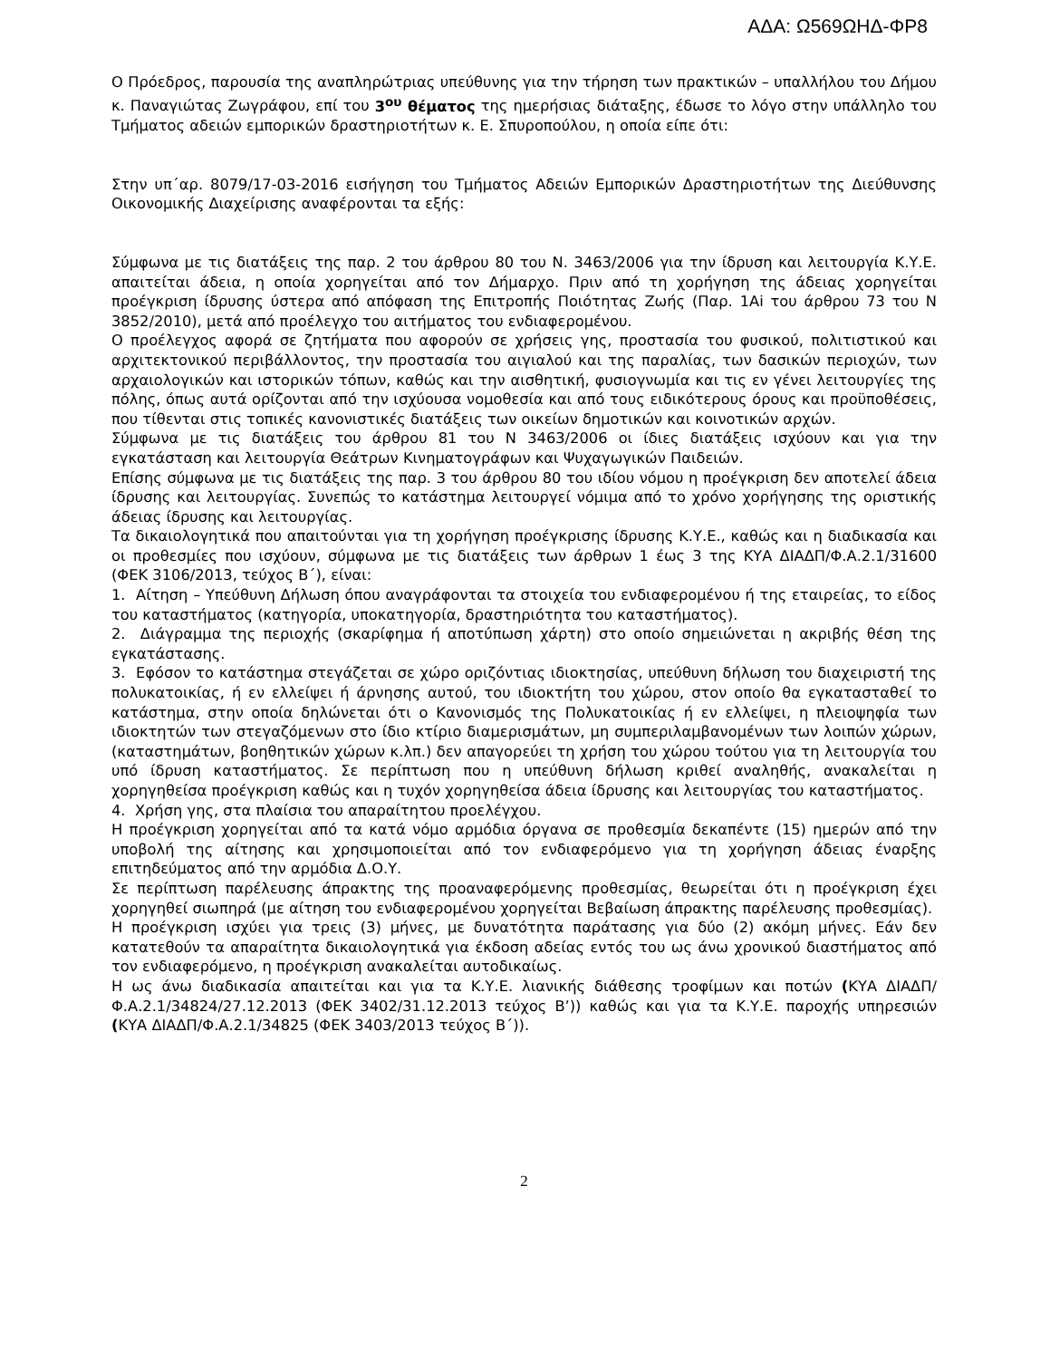ΑΔΑ: Ω569ΩΗΔ-ΦΡ8
Ο Πρόεδρος, παρουσία της αναπληρώτριας υπεύθυνης για την τήρηση των πρακτικών – υπαλλήλου του Δήμου κ. Παναγιώτας Ζωγράφου, επί του 3<sup>ου</sup> θέματος της ημερήσιας διάταξης, έδωσε το λόγο στην υπάλληλο του Τμήματος αδειών εμπορικών δραστηριοτήτων κ. Ε. Σπυροπούλου, η οποία είπε ότι:
Στην υπ΄αρ. 8079/17-03-2016 εισήγηση του Τμήματος Αδειών Εμπορικών Δραστηριοτήτων της Διεύθυνσης Οικονομικής Διαχείρισης αναφέρονται τα εξής:
Σύμφωνα με τις διατάξεις της παρ. 2 του άρθρου 80 του Ν. 3463/2006 για την ίδρυση και λειτουργία Κ.Υ.Ε. απαιτείται άδεια, η οποία χορηγείται από τον Δήμαρχο. Πριν από τη χορήγηση της άδειας χορηγείται προέγκριση ίδρυσης ύστερα από απόφαση της Επιτροπής Ποιότητας Ζωής (Παρ. 1Αi του άρθρου 73 του Ν 3852/2010), μετά από προέλεγχο του αιτήματος του ενδιαφερομένου.
Ο προέλεγχος αφορά σε ζητήματα που αφορούν σε χρήσεις γης, προστασία του φυσικού, πολιτιστικού και αρχιτεκτονικού περιβάλλοντος, την προστασία του αιγιαλού και της παραλίας, των δασικών περιοχών, των αρχαιολογικών και ιστορικών τόπων, καθώς και την αισθητική, φυσιογνωμία και τις εν γένει λειτουργίες της πόλης, όπως αυτά ορίζονται από την ισχύουσα νομοθεσία και από τους ειδικότερους όρους και προϋποθέσεις, που τίθενται στις τοπικές κανονιστικές διατάξεις των οικείων δημοτικών και κοινοτικών αρχών.
Σύμφωνα με τις διατάξεις του άρθρου 81 του Ν 3463/2006 οι ίδιες διατάξεις ισχύουν και για την εγκατάσταση και λειτουργία Θεάτρων Κινηματογράφων και Ψυχαγωγικών Παιδειών.
Επίσης σύμφωνα με τις διατάξεις της παρ. 3 του άρθρου 80 του ιδίου νόμου η προέγκριση δεν αποτελεί άδεια ίδρυσης και λειτουργίας. Συνεπώς το κατάστημα λειτουργεί νόμιμα από το χρόνο χορήγησης της οριστικής άδειας ίδρυσης και λειτουργίας.
Τα δικαιολογητικά που απαιτούνται για τη χορήγηση προέγκρισης ίδρυσης Κ.Υ.Ε., καθώς και η διαδικασία και οι προθεσμίες που ισχύουν, σύμφωνα με τις διατάξεις των άρθρων 1 έως 3 της ΚΥΑ ΔΙΑΔΠ/Φ.Α.2.1/31600 (ΦΕΚ 3106/2013, τεύχος Β΄), είναι:
1. Αίτηση – Υπεύθυνη Δήλωση όπου αναγράφονται τα στοιχεία του ενδιαφερομένου ή της εταιρείας, το είδος του καταστήματος (κατηγορία, υποκατηγορία, δραστηριότητα του καταστήματος).
2. Διάγραμμα της περιοχής (σκαρίφημα ή αποτύπωση χάρτη) στο οποίο σημειώνεται η ακριβής θέση της εγκατάστασης.
3. Εφόσον το κατάστημα στεγάζεται σε χώρο οριζόντιας ιδιοκτησίας, υπεύθυνη δήλωση του διαχειριστή της πολυκατοικίας, ή εν ελλείψει ή άρνησης αυτού, του ιδιοκτήτη του χώρου, στον οποίο θα εγκατασταθεί το κατάστημα, στην οποία δηλώνεται ότι ο Κανονισμός της Πολυκατοικίας ή εν ελλείψει, η πλειοψηφία των ιδιοκτητών των στεγαζόμενων στο ίδιο κτίριο διαμερισμάτων, μη συμπεριλαμβανομένων των λοιπών χώρων, (καταστημάτων, βοηθητικών χώρων κ.λπ.) δεν απαγορεύει τη χρήση του χώρου τούτου για τη λειτουργία του υπό ίδρυση καταστήματος. Σε περίπτωση που η υπεύθυνη δήλωση κριθεί αναληθής, ανακαλείται η χορηγηθείσα προέγκριση καθώς και η τυχόν χορηγηθείσα άδεια ίδρυσης και λειτουργίας του καταστήματος.
4. Χρήση γης, στα πλαίσια του απαραίτητου προελέγχου.
Η προέγκριση χορηγείται από τα κατά νόμο αρμόδια όργανα σε προθεσμία δεκαπέντε (15) ημερών από την υποβολή της αίτησης και χρησιμοποιείται από τον ενδιαφερόμενο για τη χορήγηση άδειας έναρξης επιτηδεύματος από την αρμόδια Δ.Ο.Υ.
Σε περίπτωση παρέλευσης άπρακτης της προαναφερόμενης προθεσμίας, θεωρείται ότι η προέγκριση έχει χορηγηθεί σιωπηρά (με αίτηση του ενδιαφερομένου χορηγείται Βεβαίωση άπρακτης παρέλευσης προθεσμίας).
Η προέγκριση ισχύει για τρεις (3) μήνες, με δυνατότητα παράτασης για δύο (2) ακόμη μήνες. Εάν δεν κατατεθούν τα απαραίτητα δικαιολογητικά για έκδοση αδείας εντός του ως άνω χρονικού διαστήματος από τον ενδιαφερόμενο, η προέγκριση ανακαλείται αυτοδικαίως.
Η ως άνω διαδικασία απαιτείται και για τα Κ.Υ.Ε. λιανικής διάθεσης τροφίμων και ποτών (ΚΥΑ ΔΙΑΔΠ/Φ.Α.2.1/34824/27.12.2013 (ΦΕΚ 3402/31.12.2013 τεύχος Β’)) καθώς και για τα Κ.Υ.Ε. παροχής υπηρεσιών (ΚΥΑ ΔΙΑΔΠ/Φ.Α.2.1/34825 (ΦΕΚ 3403/2013 τεύχος Β΄)).
2